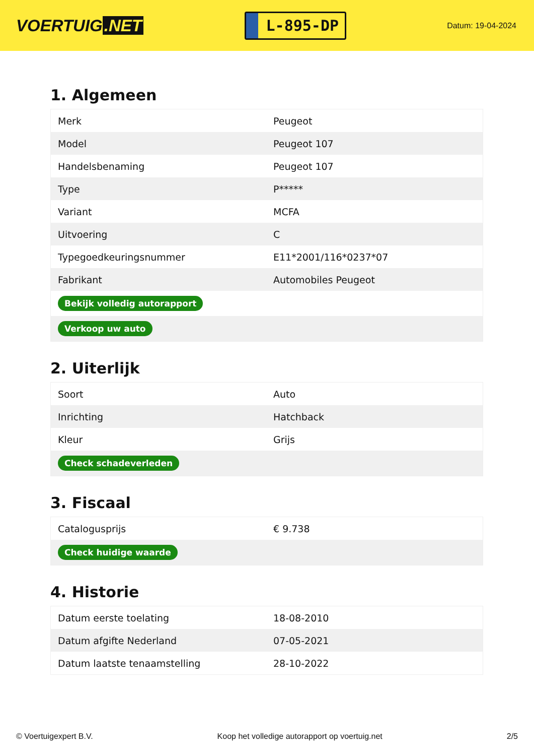VOERTUIG.NET
L-895-DP
Datum: 19-04-2024
1. Algemeen
| Merk | Peugeot |
| Model | Peugeot 107 |
| Handelsbenaming | Peugeot 107 |
| Type | P***** |
| Variant | MCFA |
| Uitvoering | C |
| Typegoedkeuringsnummer | E11*2001/116*0237*07 |
| Fabrikant | Automobiles Peugeot |
| Bekijk volledig autorapport | |
| Verkoop uw auto | |
2. Uiterlijk
| Soort | Auto |
| Inrichting | Hatchback |
| Kleur | Grijs |
| Check schadeverleden | |
3. Fiscaal
| Catalogusprijs | € 9.738 |
| Check huidige waarde | |
4. Historie
| Datum eerste toelating | 18-08-2010 |
| Datum afgifte Nederland | 07-05-2021 |
| Datum laatste tenaamstelling | 28-10-2022 |
© Voertuigexpert B.V. Koop het volledige autorapport op voertuig.net 2/5